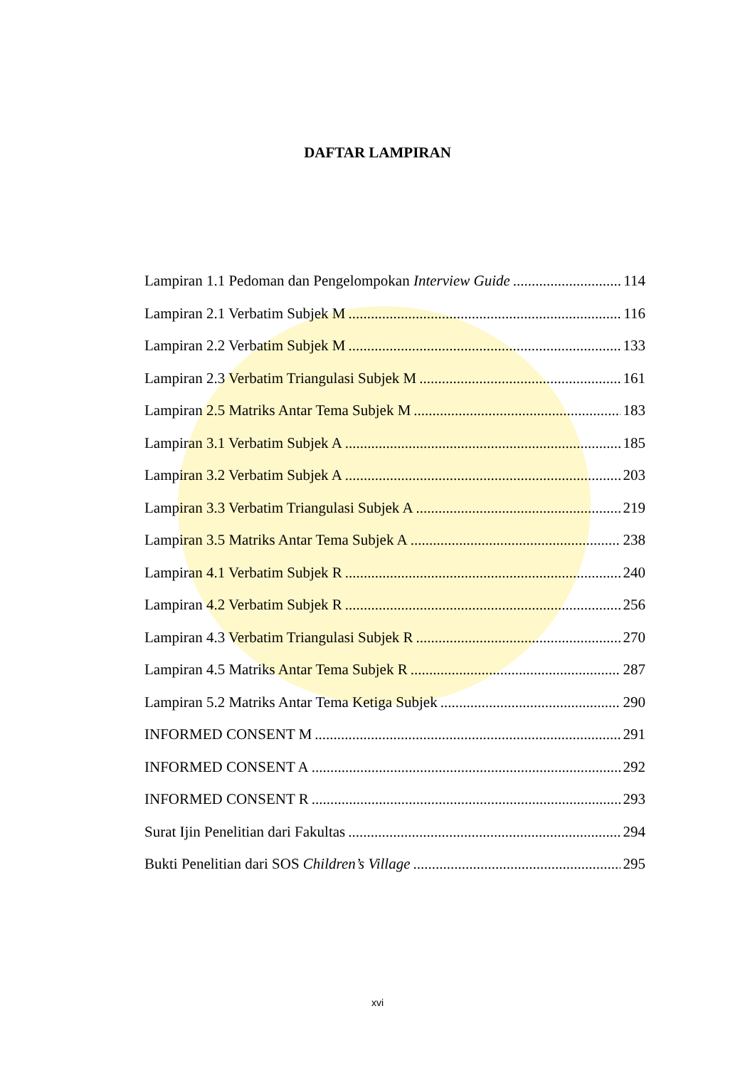DAFTAR LAMPIRAN
Lampiran 1.1 Pedoman dan Pengelompokan Interview Guide 114
Lampiran 2.1 Verbatim Subjek M 116
Lampiran 2.2 Verbatim Subjek M 133
Lampiran 2.3 Verbatim Triangulasi Subjek M 161
Lampiran 2.5 Matriks Antar Tema Subjek M 183
Lampiran 3.1 Verbatim Subjek A 185
Lampiran 3.2 Verbatim Subjek A 203
Lampiran 3.3 Verbatim Triangulasi Subjek A 219
Lampiran 3.5 Matriks Antar Tema Subjek A 238
Lampiran 4.1 Verbatim Subjek R 240
Lampiran 4.2 Verbatim Subjek R 256
Lampiran 4.3 Verbatim Triangulasi Subjek R 270
Lampiran 4.5 Matriks Antar Tema Subjek R 287
Lampiran 5.2 Matriks Antar Tema Ketiga Subjek 290
INFORMED CONSENT M 291
INFORMED CONSENT A 292
INFORMED CONSENT R 293
Surat Ijin Penelitian dari Fakultas 294
Bukti Penelitian dari SOS Children’s Village 295
xvi